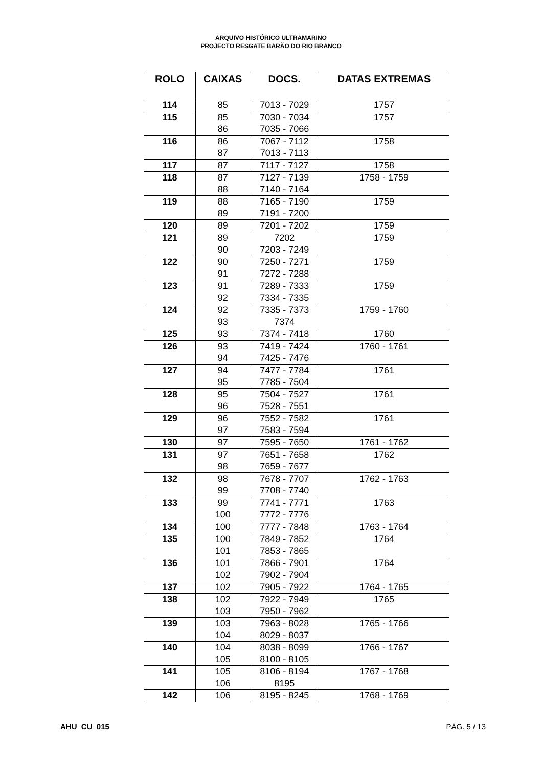ARQUIVO HISTÓRICO ULTRAMARINO
PROJECTO RESGATE BARÃO DO RIO BRANCO
| ROLO | CAIXAS | DOCS. | DATAS EXTREMAS |
| --- | --- | --- | --- |
| 114 | 85 | 7013 - 7029 | 1757 |
| 115 | 85 86 | 7030 - 7034 7035 - 7066 | 1757 |
| 116 | 86 87 | 7067 - 7112 7013 - 7113 | 1758 |
| 117 | 87 | 7117 - 7127 | 1758 |
| 118 | 87 88 | 7127 - 7139 7140 - 7164 | 1758 - 1759 |
| 119 | 88 89 | 7165 - 7190 7191 - 7200 | 1759 |
| 120 | 89 | 7201 - 7202 | 1759 |
| 121 | 89 90 | 7202 7203 - 7249 | 1759 |
| 122 | 90 91 | 7250 - 7271 7272 - 7288 | 1759 |
| 123 | 91 92 | 7289 - 7333 7334 - 7335 | 1759 |
| 124 | 92 93 | 7335 - 7373 7374 | 1759 - 1760 |
| 125 | 93 | 7374 - 7418 | 1760 |
| 126 | 93 94 | 7419 - 7424 7425 - 7476 | 1760 - 1761 |
| 127 | 94 95 | 7477 - 7784 7785 - 7504 | 1761 |
| 128 | 95 96 | 7504 - 7527 7528 - 7551 | 1761 |
| 129 | 96 97 | 7552 - 7582 7583 - 7594 | 1761 |
| 130 | 97 | 7595 - 7650 | 1761 - 1762 |
| 131 | 97 98 | 7651 - 7658 7659 - 7677 | 1762 |
| 132 | 98 99 | 7678 - 7707 7708 - 7740 | 1762 - 1763 |
| 133 | 99 100 | 7741 - 7771 7772 - 7776 | 1763 |
| 134 | 100 | 7777 - 7848 | 1763 - 1764 |
| 135 | 100 101 | 7849 - 7852 7853 - 7865 | 1764 |
| 136 | 101 102 | 7866 - 7901 7902 - 7904 | 1764 |
| 137 | 102 | 7905 - 7922 | 1764 - 1765 |
| 138 | 102 103 | 7922 - 7949 7950 - 7962 | 1765 |
| 139 | 103 104 | 7963 - 8028 8029 - 8037 | 1765 - 1766 |
| 140 | 104 105 | 8038 - 8099 8100 - 8105 | 1766 - 1767 |
| 141 | 105 106 | 8106 - 8194 8195 | 1767 - 1768 |
| 142 | 106 | 8195 - 8245 | 1768 - 1769 |
AHU_CU_015 PÁG. 5 / 13